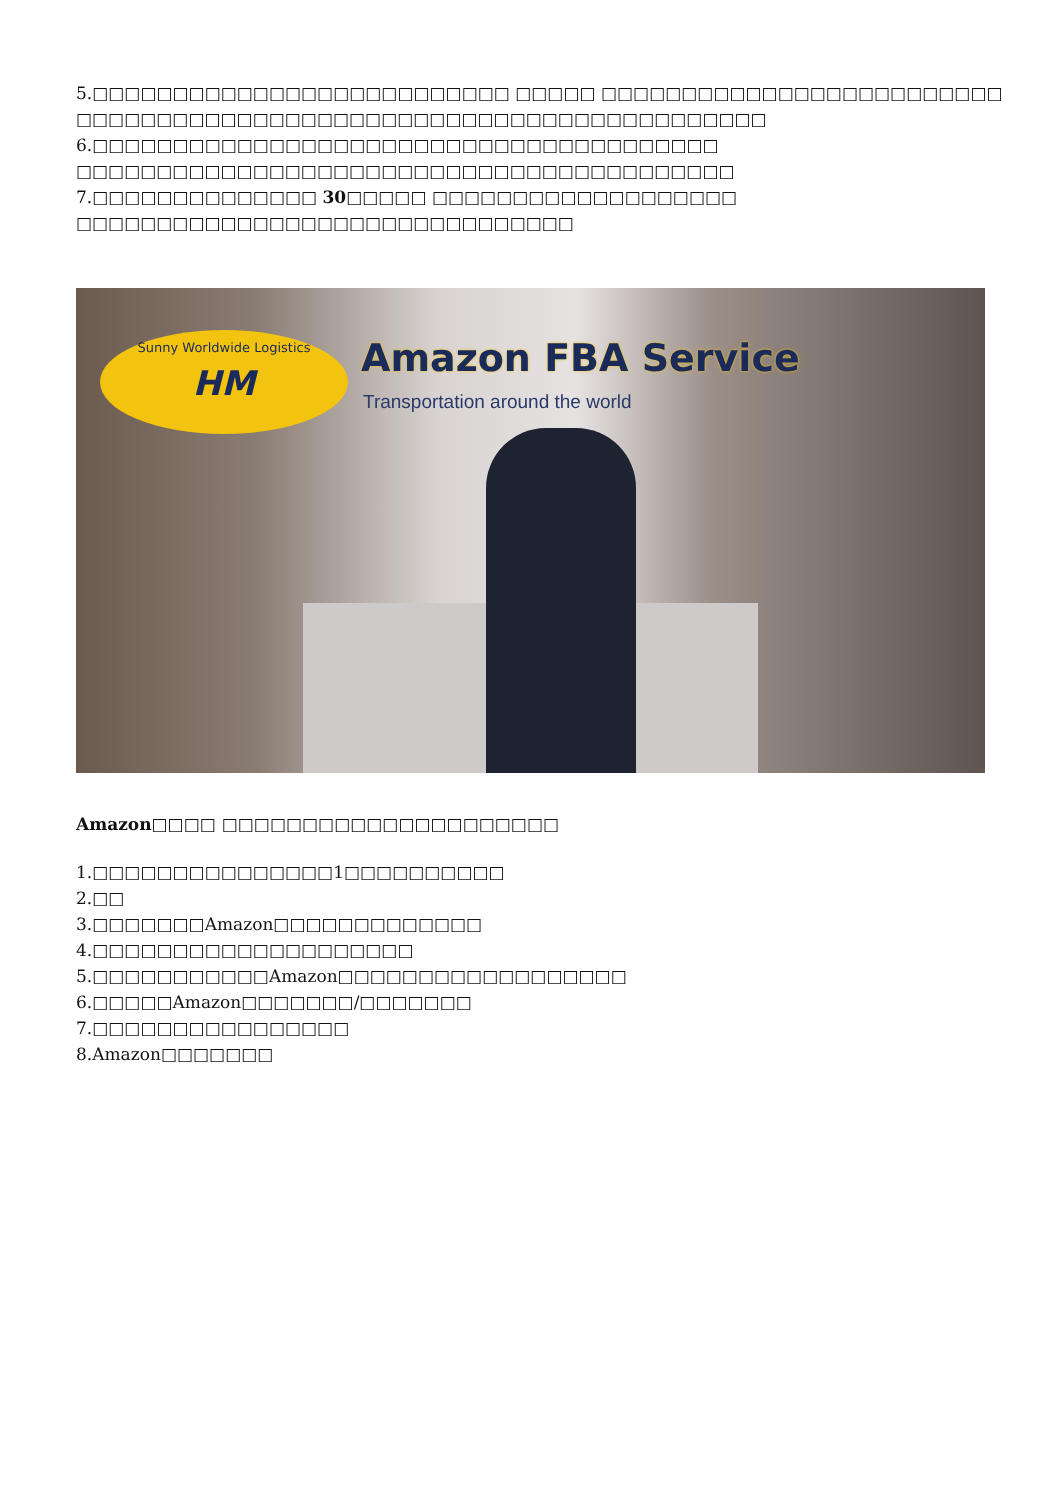5.□□□□□□□□□□□□□□□□□□□□□□□□□□ □□□□□ □□□□□□□□□□□□□□□□□□□□□□□□□
□□□□□□□□□□□□□□□□□□□□□□□□□□□□□□□□□□□□□□□□□□□
6.□□□□□□□□□□□□□□□□□□□□□□□□□□□□□□□□□□□□□□□
□□□□□□□□□□□□□□□□□□□□□□□□□□□□□□□□□□□□□□□□□
7.□□□□□□□□□□□□□□ 30□□□□□ □□□□□□□□□□□□□□□□□□□
□□□□□□□□□□□□□□□□□□□□□□□□□□□□□□□
Sunny Worldwide Logistics
HM
Amazon FBA Service
Transportation around the world
Amazon□□□□ □□□□□□□□□□□□□□□□□□□□□
1.□□□□□□□□□□□□□□□1□□□□□□□□□□
2.□□
3.□□□□□□□Amazon□□□□□□□□□□□□□
4.□□□□□□□□□□□□□□□□□□□□
5.□□□□□□□□□□□Amazon□□□□□□□□□□□□□□□□□□
6.□□□□□Amazon□□□□□□□/□□□□□□□
7.□□□□□□□□□□□□□□□□
8.Amazon□□□□□□□